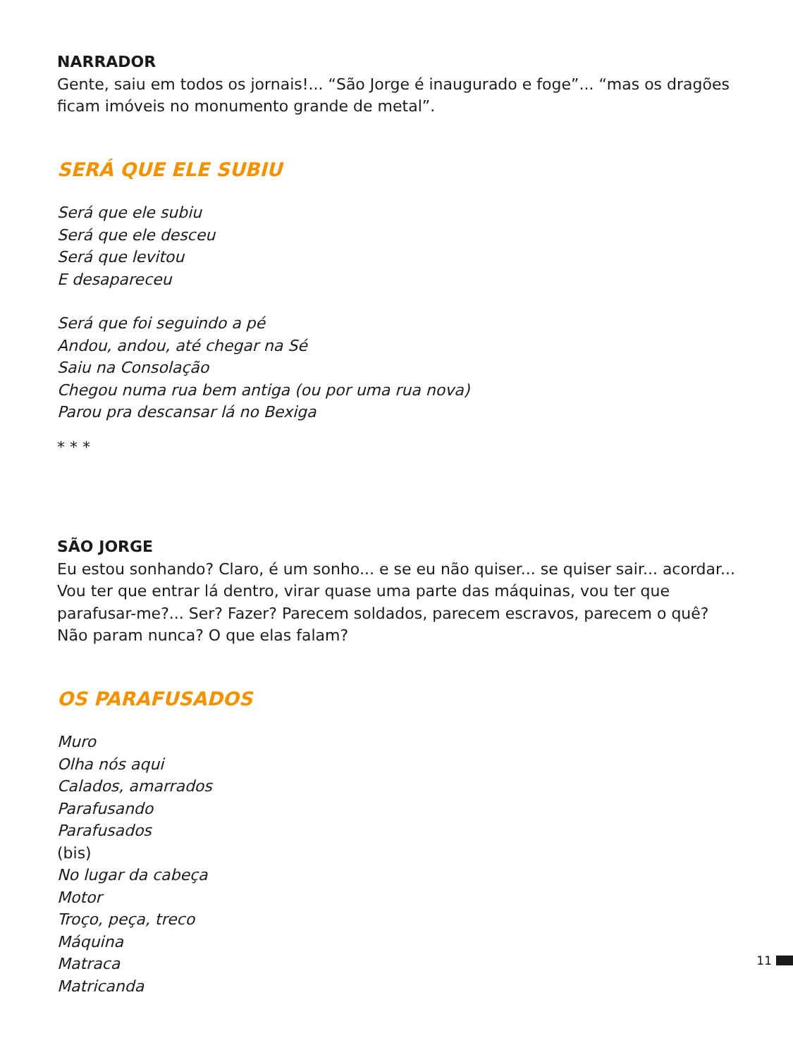NARRADOR
Gente, saiu em todos os jornais!... “São Jorge é inaugurado e foge”... “mas os dragões ficam imóveis no monumento grande de metal”.
SERÁ QUE ELE SUBIU
Será que ele subiu
Será que ele desceu
Será que levitou
E desapareceu
Será que foi seguindo a pé
Andou, andou, até chegar na Sé
Saiu na Consolação
Chegou numa rua bem antiga (ou por uma rua nova)
Parou pra descansar lá no Bexiga
* * *
SÃO JORGE
Eu estou sonhando? Claro, é um sonho... e se eu não quiser... se quiser sair... acordar... Vou ter que entrar lá dentro, virar quase uma parte das máquinas, vou ter que parafusar-me?... Ser? Fazer? Parecem soldados, parecem escravos, parecem o quê? Não param nunca? O que elas falam?
OS PARAFUSADOS
Muro
Olha nós aqui
Calados, amarrados
Parafusando
Parafusados
(bis)
No lugar da cabeça
Motor
Troço, peça, treco
Máquina
Matraca
Matricanda
11